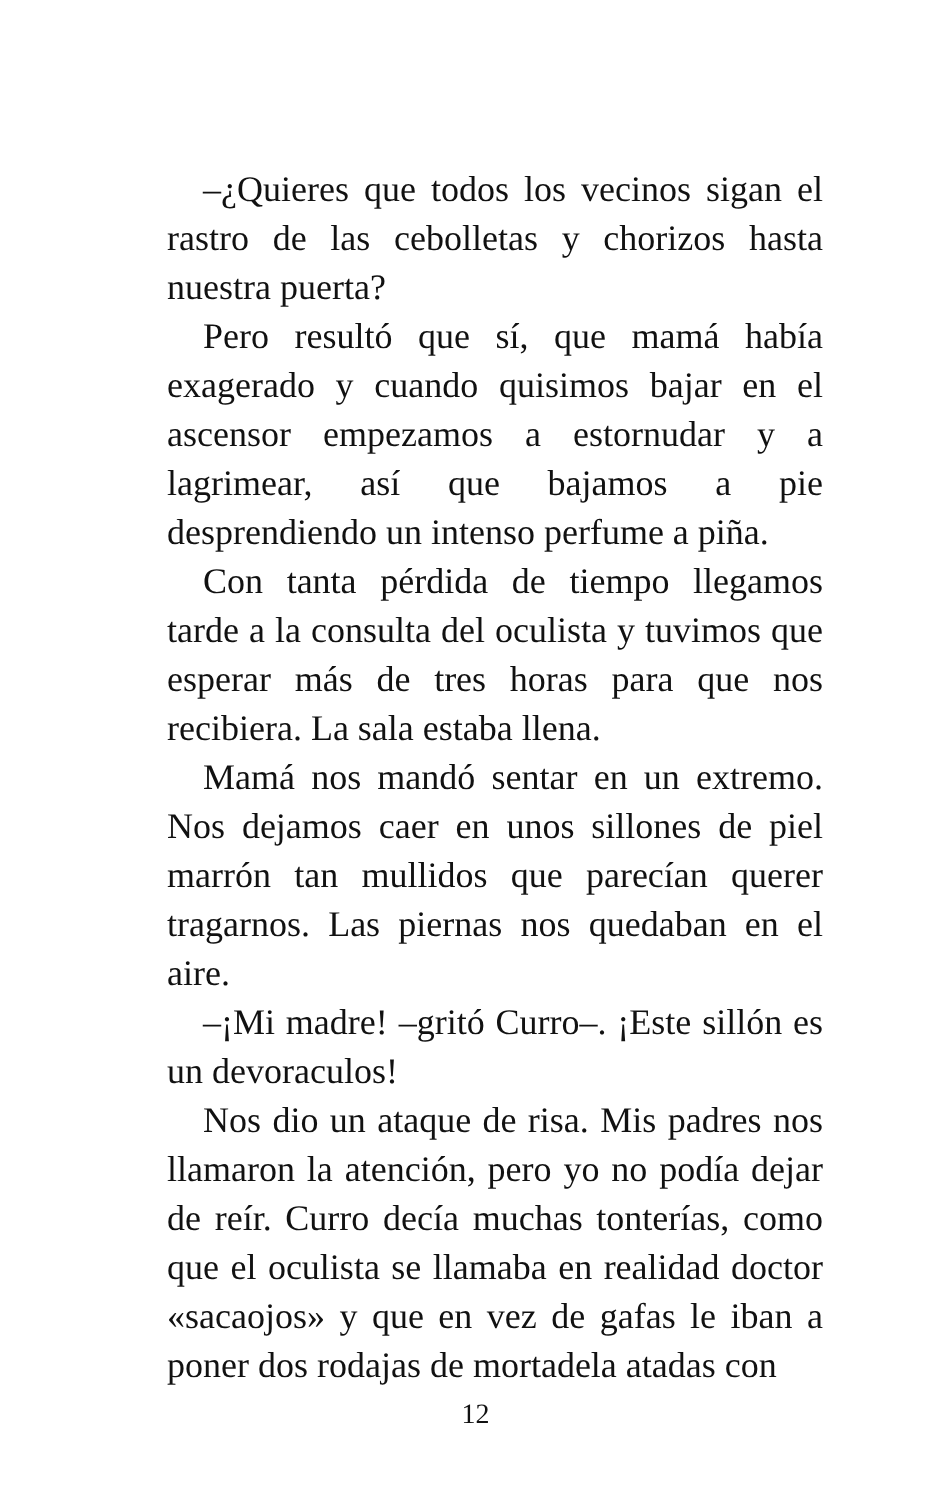–¿Quieres que todos los vecinos sigan el rastro de las cebolletas y chorizos hasta nuestra puerta?
Pero resultó que sí, que mamá había exagerado y cuando quisimos bajar en el ascensor empezamos a estornudar y a lagrimear, así que bajamos a pie desprendiendo un intenso perfume a piña.
Con tanta pérdida de tiempo llegamos tarde a la consulta del oculista y tuvimos que esperar más de tres horas para que nos recibiera. La sala estaba llena.
Mamá nos mandó sentar en un extremo. Nos dejamos caer en unos sillones de piel marrón tan mullidos que parecían querer tragarnos. Las piernas nos quedaban en el aire.
–¡Mi madre! –gritó Curro–. ¡Este sillón es un devoraculos!
Nos dio un ataque de risa. Mis padres nos llamaron la atención, pero yo no podía dejar de reír. Curro decía muchas tonterías, como que el oculista se llamaba en realidad doctor «sacaojos» y que en vez de gafas le iban a poner dos rodajas de mortadela atadas con
12